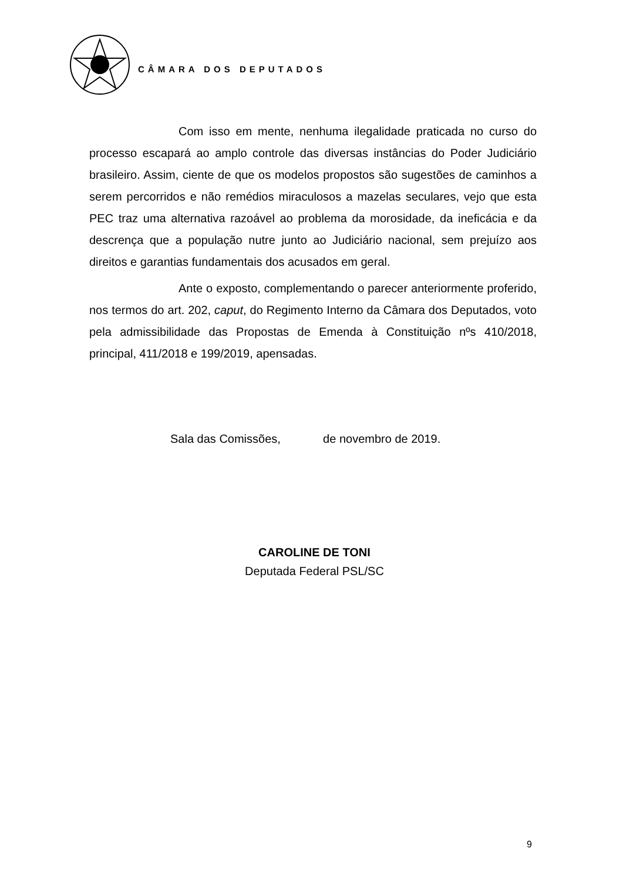CÂMARA DOS DEPUTADOS
Com isso em mente, nenhuma ilegalidade praticada no curso do processo escapará ao amplo controle das diversas instâncias do Poder Judiciário brasileiro. Assim, ciente de que os modelos propostos são sugestões de caminhos a serem percorridos e não remédios miraculosos a mazelas seculares, vejo que esta PEC traz uma alternativa razoável ao problema da morosidade, da ineficácia e da descrença que a população nutre junto ao Judiciário nacional, sem prejuízo aos direitos e garantias fundamentais dos acusados em geral.
Ante o exposto, complementando o parecer anteriormente proferido, nos termos do art. 202, caput, do Regimento Interno da Câmara dos Deputados, voto pela admissibilidade das Propostas de Emenda à Constituição nºs 410/2018, principal, 411/2018 e 199/2019, apensadas.
Sala das Comissões, de novembro de 2019.
CAROLINE DE TONI
Deputada Federal PSL/SC
9